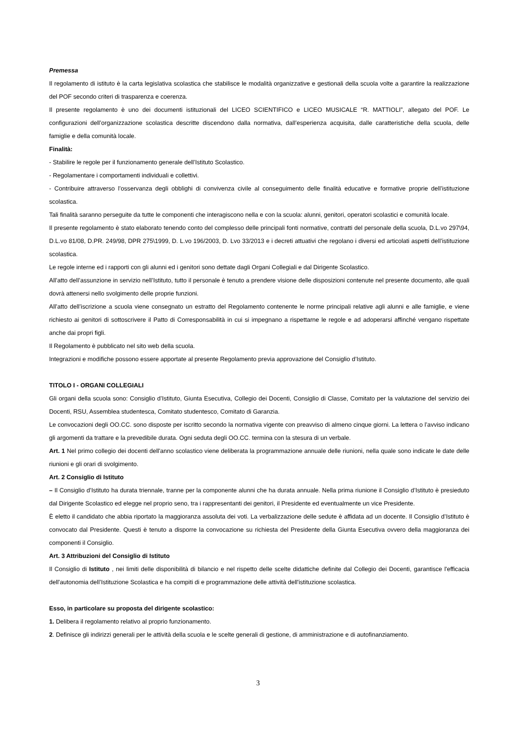Premessa
Il regolamento di istituto è la carta legislativa scolastica che stabilisce le modalità organizzative e gestionali della scuola volte a garantire la realizzazione del POF secondo criteri di trasparenza e coerenza.
Il presente regolamento è uno dei documenti istituzionali del LICEO SCIENTIFICO e LICEO MUSICALE “R. MATTIOLI”, allegato del POF. Le configurazioni dell’organizzazione scolastica descritte discendono dalla normativa, dall’esperienza acquisita, dalle caratteristiche della scuola, delle famiglie e della comunità locale.
Finalità:
- Stabilire le regole per il funzionamento generale dell’Istituto Scolastico.
- Regolamentare i comportamenti individuali e collettivi.
- Contribuire attraverso l’osservanza degli obblighi di convivenza civile al conseguimento delle finalità educative e formative proprie dell’istituzione scolastica.
Tali finalità saranno perseguite da tutte le componenti che interagiscono nella e con la scuola: alunni, genitori, operatori scolastici e comunità locale.
Il presente regolamento è stato elaborato tenendo conto del complesso delle principali fonti normative, contratti del personale della scuola, D.L.vo 297\94, D.L.vo 81/08, D.PR. 249/98, DPR 275\1999, D. L.vo 196/2003, D. Lvo 33/2013 e i decreti attuativi che regolano i diversi ed articolati aspetti dell’istituzione scolastica.
Le regole interne ed i rapporti con gli alunni ed i genitori sono dettate dagli Organi Collegiali e dal Dirigente Scolastico.
All’atto dell’assunzione in servizio nell’Istituto, tutto il personale è tenuto a prendere visione delle disposizioni contenute nel presente documento, alle quali dovrà attenersi nello svolgimento delle proprie funzioni.
All’atto dell’iscrizione a scuola viene consegnato un estratto del Regolamento contenente le norme principali relative agli alunni e alle famiglie, e viene richiesto ai genitori di sottoscrivere il Patto di Corresponsabilità in cui si impegnano a rispettarne le regole e ad adoperarsi affinché vengano rispettate anche dai propri figli.
Il Regolamento è pubblicato nel sito web della scuola.
Integrazioni e modifiche possono essere apportate al presente Regolamento previa approvazione del Consiglio d’Istituto.
TITOLO I - ORGANI COLLEGIALI
Gli organi della scuola sono: Consiglio d’Istituto, Giunta Esecutiva, Collegio dei Docenti, Consiglio di Classe, Comitato per la valutazione del servizio dei Docenti, RSU, Assemblea studentesca, Comitato studentesco, Comitato di Garanzia.
Le convocazioni degli OO.CC. sono disposte per iscritto secondo la normativa vigente con preavviso di almeno cinque giorni. La lettera o l’avviso indicano gli argomenti da trattare e la prevedibile durata. Ogni seduta degli OO.CC. termina con la stesura di un verbale.
Art. 1 Nel primo collegio dei docenti dell'anno scolastico viene deliberata la programmazione annuale delle riunioni, nella quale sono indicate le date delle riunioni e gli orari di svolgimento.
Art. 2 Consiglio di Istituto
– Il Consiglio d’Istituto ha durata triennale, tranne per la componente alunni che ha durata annuale. Nella prima riunione il Consiglio d’Istituto è presieduto dal Dirigente Scolastico ed elegge nel proprio seno, tra i rappresentanti dei genitori, il Presidente ed eventualmente un vice Presidente.
È eletto il candidato che abbia riportato la maggioranza assoluta dei voti. La verbalizzazione delle sedute è affidata ad un docente. Il Consiglio d’Istituto è convocato dal Presidente. Questi è tenuto a disporre la convocazione su richiesta del Presidente della Giunta Esecutiva ovvero della maggioranza dei componenti il Consiglio.
Art. 3 Attribuzioni del Consiglio di Istituto
Il Consiglio di Istituto , nei limiti delle disponibilità di bilancio e nel rispetto delle scelte didattiche definite dal Collegio dei Docenti, garantisce l'efficacia dell'autonomia dell’Istituzione Scolastica e ha compiti di e programmazione delle attività dell'istituzione scolastica.
Esso, in particolare su proposta del dirigente scolastico:
1. Delibera il regolamento relativo al proprio funzionamento.
2. Definisce gli indirizzi generali per le attività della scuola e le scelte generali di gestione, di amministrazione e di autofinanziamento.
3